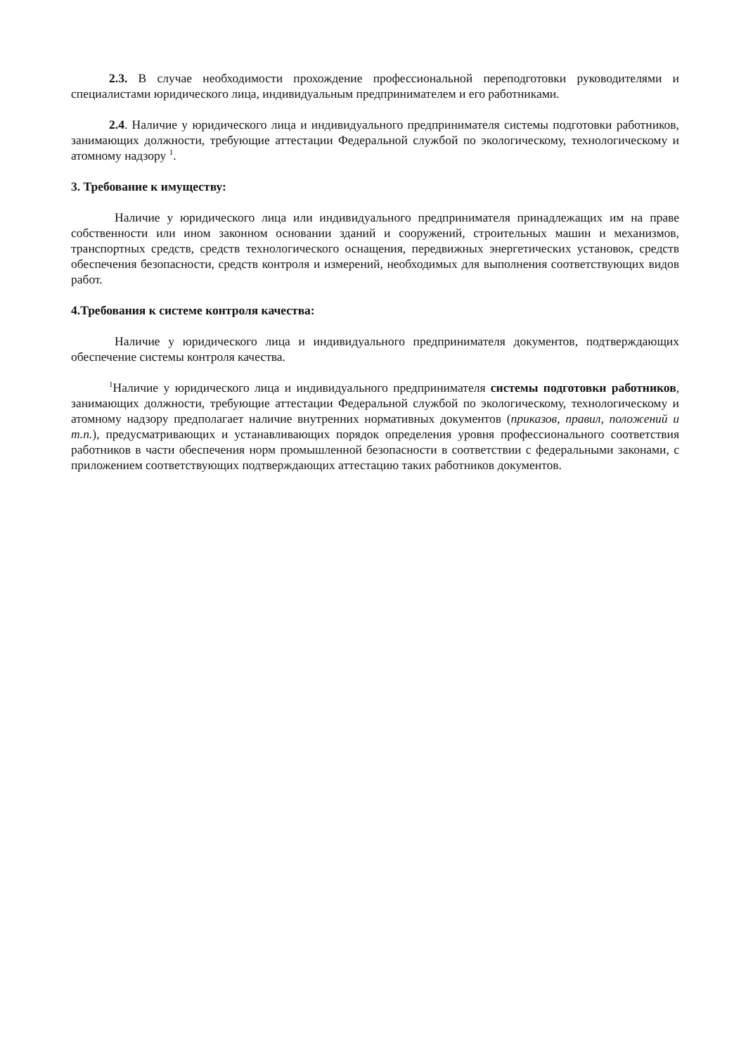2.3. В случае необходимости прохождение профессиональной переподготовки руководителями и специалистами юридического лица, индивидуальным предпринимателем и его работниками.
2.4. Наличие у юридического лица и индивидуального предпринимателя системы подготовки работников, занимающих должности, требующие аттестации Федеральной службой по экологическому, технологическому и атомному надзору <sup>1</sup>.
3. Требование к имуществу:
Наличие у юридического лица или индивидуального предпринимателя принадлежащих им на праве собственности или ином законном основании зданий и сооружений, строительных машин и механизмов, транспортных средств, средств технологического оснащения, передвижных энергетических установок, средств обеспечения безопасности, средств контроля и измерений, необходимых для выполнения соответствующих видов работ.
4.Требования к системе контроля качества:
Наличие у юридического лица и индивидуального предпринимателя документов, подтверждающих обеспечение системы контроля качества.
<sup>1</sup> Наличие у юридического лица и индивидуального предпринимателя системы подготовки работников, занимающих должности, требующие аттестации Федеральной службой по экологическому, технологическому и атомному надзору предполагает наличие внутренних нормативных документов (приказов, правил, положений и т.п.), предусматривающих и устанавливающих порядок определения уровня профессионального соответствия работников в части обеспечения норм промышленной безопасности в соответствии с федеральными законами, с приложением соответствующих подтверждающих аттестацию таких работников документов.